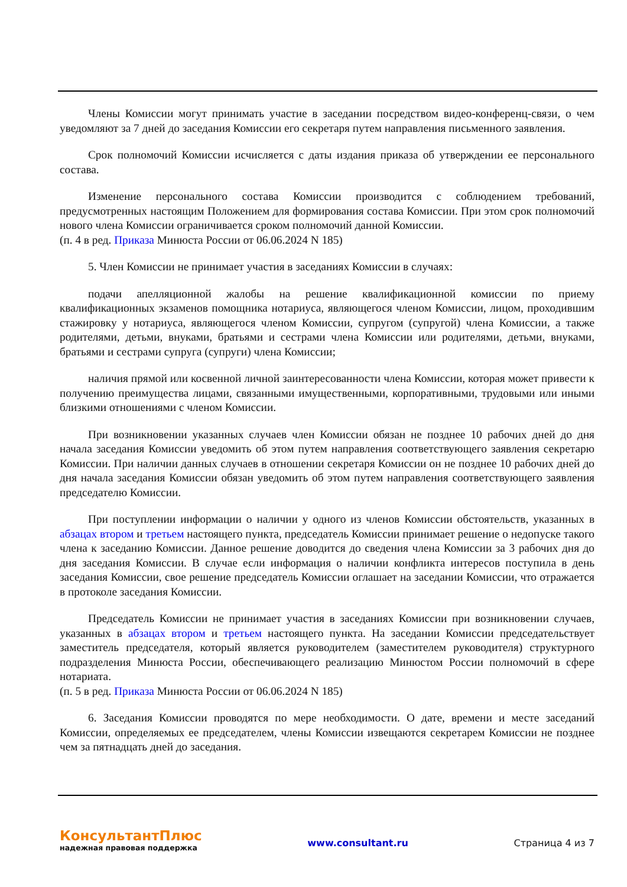Члены Комиссии могут принимать участие в заседании посредством видео-конференц-связи, о чем уведомляют за 7 дней до заседания Комиссии его секретаря путем направления письменного заявления.
Срок полномочий Комиссии исчисляется с даты издания приказа об утверждении ее персонального состава.
Изменение персонального состава Комиссии производится с соблюдением требований, предусмотренных настоящим Положением для формирования состава Комиссии. При этом срок полномочий нового члена Комиссии ограничивается сроком полномочий данной Комиссии.
(п. 4 в ред. Приказа Минюста России от 06.06.2024 N 185)
5. Член Комиссии не принимает участия в заседаниях Комиссии в случаях:
подачи апелляционной жалобы на решение квалификационной комиссии по приему квалификационных экзаменов помощника нотариуса, являющегося членом Комиссии, лицом, проходившим стажировку у нотариуса, являющегося членом Комиссии, супругом (супругой) члена Комиссии, а также родителями, детьми, внуками, братьями и сестрами члена Комиссии или родителями, детьми, внуками, братьями и сестрами супруга (супруги) члена Комиссии;
наличия прямой или косвенной личной заинтересованности члена Комиссии, которая может привести к получению преимущества лицами, связанными имущественными, корпоративными, трудовыми или иными близкими отношениями с членом Комиссии.
При возникновении указанных случаев член Комиссии обязан не позднее 10 рабочих дней до дня начала заседания Комиссии уведомить об этом путем направления соответствующего заявления секретарю Комиссии. При наличии данных случаев в отношении секретаря Комиссии он не позднее 10 рабочих дней до дня начала заседания Комиссии обязан уведомить об этом путем направления соответствующего заявления председателю Комиссии.
При поступлении информации о наличии у одного из членов Комиссии обстоятельств, указанных в абзацах втором и третьем настоящего пункта, председатель Комиссии принимает решение о недопуске такого члена к заседанию Комиссии. Данное решение доводится до сведения члена Комиссии за 3 рабочих дня до дня заседания Комиссии. В случае если информация о наличии конфликта интересов поступила в день заседания Комиссии, свое решение председатель Комиссии оглашает на заседании Комиссии, что отражается в протоколе заседания Комиссии.
Председатель Комиссии не принимает участия в заседаниях Комиссии при возникновении случаев, указанных в абзацах втором и третьем настоящего пункта. На заседании Комиссии председательствует заместитель председателя, который является руководителем (заместителем руководителя) структурного подразделения Минюста России, обеспечивающего реализацию Минюстом России полномочий в сфере нотариата.
(п. 5 в ред. Приказа Минюста России от 06.06.2024 N 185)
6. Заседания Комиссии проводятся по мере необходимости. О дате, времени и месте заседаний Комиссии, определяемых ее председателем, члены Комиссии извещаются секретарем Комиссии не позднее чем за пятнадцать дней до заседания.
КонсультантПлюс
надежная правовая поддержка
www.consultant.ru Страница 4 из 7